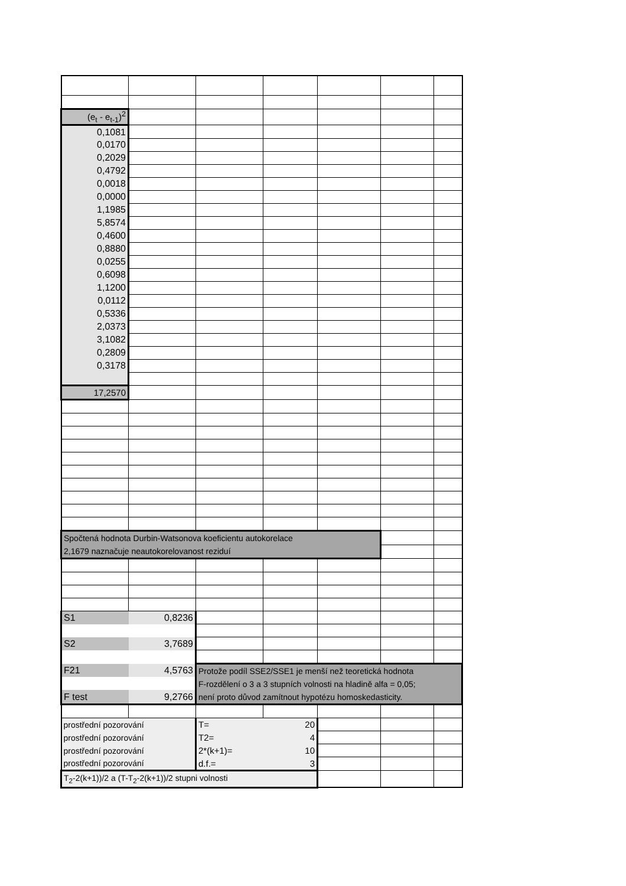| (e<sub>t</sub> - e<sub>t-1</sub>)<sup>2</sup> | | | | | | |
| 0,1081 | | | | | | |
| 0,0170 | | | | | | |
| 0,2029 | | | | | | |
| 0,4792 | | | | | | |
| 0,0018 | | | | | | |
| 0,0000 | | | | | | |
| 1,1985 | | | | | | |
| 5,8574 | | | | | | |
| 0,4600 | | | | | | |
| 0,8880 | | | | | | |
| 0,0255 | | | | | | |
| 0,6098 | | | | | | |
| 1,1200 | | | | | | |
| 0,0112 | | | | | | |
| 0,5336 | | | | | | |
| 2,0373 | | | | | | |
| 3,1082 | | | | | | |
| 0,2809 | | | | | | |
| 0,3178 | | | | | | |
| 17,2570 | | | | | | |
| Spočtená hodnota Durbin-Watsonova koeficientu autokorelace 2,1679 naznačuje neautokorelovanost reziduí | | | | | | |
| S1 | 0,8236 | | | | | |
| S2 | 3,7689 | | | | | |
| F21 | 4,5763 | Protože podíl SSE2/SSE1 je menší než teoretická hodnota F-rozdělení o 3 a 3 stupních volnosti na hladině alfa = 0,05; není proto důvod zamítnout hypotézu homoskedasticity. | | | | |
| F test | 9,2766 | | | | | |
| prostřední pozorování | | T= | 20 | | | |
| prostřední pozorování | | T2= | 4 | | | |
| prostřední pozorování | | 2*(k+1)= | 10 | | | |
| prostřední pozorování | | d.f.= | 3 | | | |
| T<sub>2</sub>-2(k+1))/2 a (T-T<sub>2</sub>-2(k+1))/2 stupni volnosti | | | | | | |